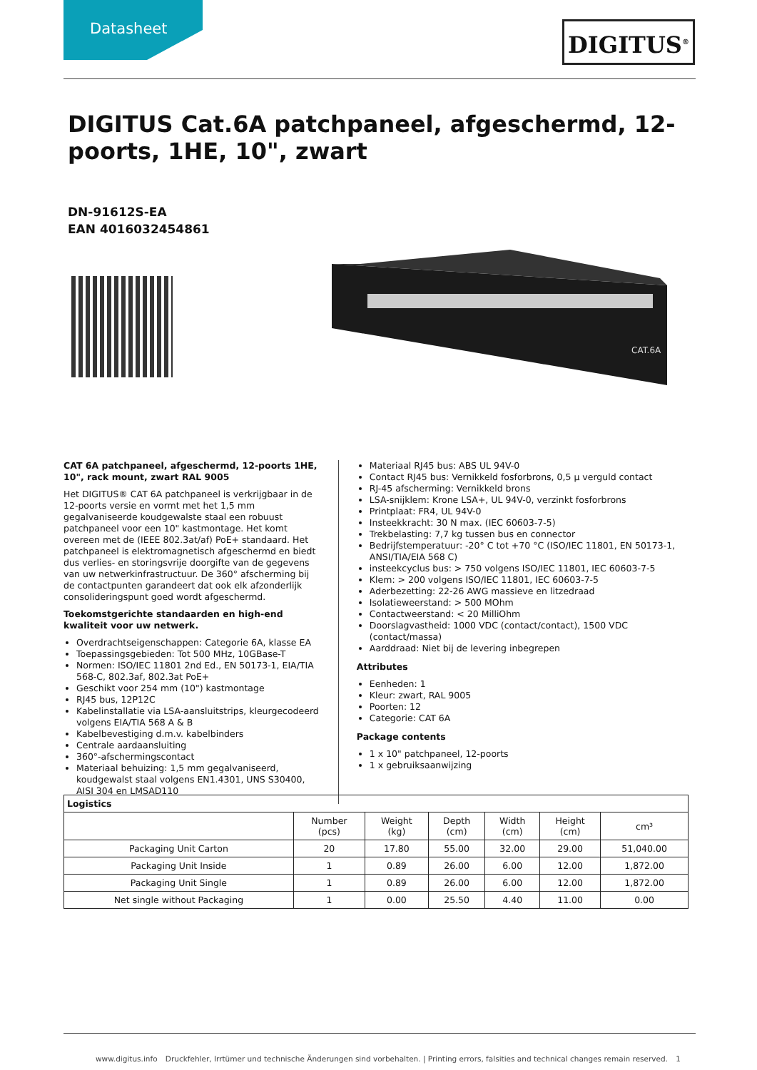Datasheet DIGITUS<sup>®</sup>
DIGITUS Cat.6A patchpaneel, afgeschermd, 12-poorts, 1HE, 10", zwart
DN-91612S-EA
EAN 4016032454861
CAT.6A
CAT 6A patchpaneel, afgeschermd, 12-poorts 1HE, 10", rack mount, zwart RAL 9005
Het DIGITUS® CAT 6A patchpaneel is verkrijgbaar in de 12-poorts versie en vormt met het 1,5 mm gegalvaniseerde koudgewalste staal een robuust patchpaneel voor een 10" kastmontage. Het komt overeen met de (IEEE 802.3at/af) PoE+ standaard. Het patchpaneel is elektromagnetisch afgeschermd en biedt dus verlies- en storingsvrije doorgifte van de gegevens van uw netwerkinfrastructuur. De 360° afscherming bij de contactpunten garandeert dat ook elk afzonderlijk consolideringspunt goed wordt afgeschermd.
Toekomstgerichte standaarden en high-end kwaliteit voor uw netwerk.
Overdrachtseigenschappen: Categorie 6A, klasse EA
Toepassingsgebieden: Tot 500 MHz, 10GBase-T
Normen: ISO/IEC 11801 2nd Ed., EN 50173-1, EIA/TIA 568-C, 802.3af, 802.3at PoE+
Geschikt voor 254 mm (10") kastmontage
RJ45 bus, 12P12C
Kabelinstallatie via LSA-aansluitstrips, kleurgecodeerd volgens EIA/TIA 568 A & B
Kabelbevestiging d.m.v. kabelbinders
Centrale aardaansluiting
360°-afschermingscontact
Materiaal behuizing: 1,5 mm gegalvaniseerd, koudgewalst staal volgens EN1.4301, UNS S30400, AISI 304 en LMSAD110
Materiaal RJ45 bus: ABS UL 94V-0
Contact RJ45 bus: Vernikkeld fosforbrons, 0,5 µ verguld contact
RJ-45 afscherming: Vernikkeld brons
LSA-snijklem: Krone LSA+, UL 94V-0, verzinkt fosforbrons
Printplaat: FR4, UL 94V-0
Insteekkracht: 30 N max. (IEC 60603-7-5)
Trekbelasting: 7,7 kg tussen bus en connector
Bedrijfstemperatuur: -20° C tot +70 °C (ISO/IEC 11801, EN 50173-1, ANSI/TIA/EIA 568 C)
insteekcyclus bus: > 750 volgens ISO/IEC 11801, IEC 60603-7-5
Klem: > 200 volgens ISO/IEC 11801, IEC 60603-7-5
Aderbezetting: 22-26 AWG massieve en litzedraad
Isolatieweerstand: > 500 MOhm
Contactweerstand: < 20 MilliOhm
Doorslagvastheid: 1000 VDC (contact/contact), 1500 VDC (contact/massa)
Aarddraad: Niet bij de levering inbegrepen
Attributes
Eenheden: 1
Kleur: zwart, RAL 9005
Poorten: 12
Categorie: CAT 6A
Package contents
1 x 10" patchpaneel, 12-poorts
1 x gebruiksaanwijzing
| Logistics | | | | | | |
| --- | --- | --- | --- | --- | --- | --- |
| | Number (pcs) | Weight (kg) | Depth (cm) | Width (cm) | Height (cm) | cm³ |
| Packaging Unit Carton | 20 | 17.80 | 55.00 | 32.00 | 29.00 | 51,040.00 |
| Packaging Unit Inside | 1 | 0.89 | 26.00 | 6.00 | 12.00 | 1,872.00 |
| Packaging Unit Single | 1 | 0.89 | 26.00 | 6.00 | 12.00 | 1,872.00 |
| Net single without Packaging | 1 | 0.00 | 25.50 | 4.40 | 11.00 | 0.00 |
www.digitus.info Druckfehler, Irrtümer und technische Änderungen sind vorbehalten. | Printing errors, falsities and technical changes remain reserved. 1